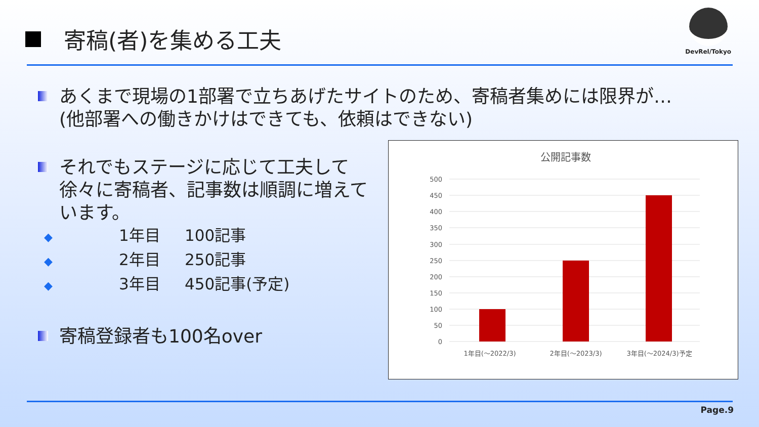寄稿(者)を集める工夫
DevRel/Tokyo
あくまで現場の1部署で立ちあげたサイトのため、寄稿者集めには限界が…
(他部署への働きかけはできても、依頼はできない)
それでもステージに応じて工夫して
徐々に寄稿者、記事数は順調に増えて
います。
◆ 1年目 100記事
◆ 2年目 250記事
◆ 3年目 450記事(予定)
寄稿登録者も100名over
公開記事数
500
450
400
350
300
250
200
150
100
50
0
1年目(～2022/3)
2年目(～2023/3)
3年目(～2024/3)予定
Page.9